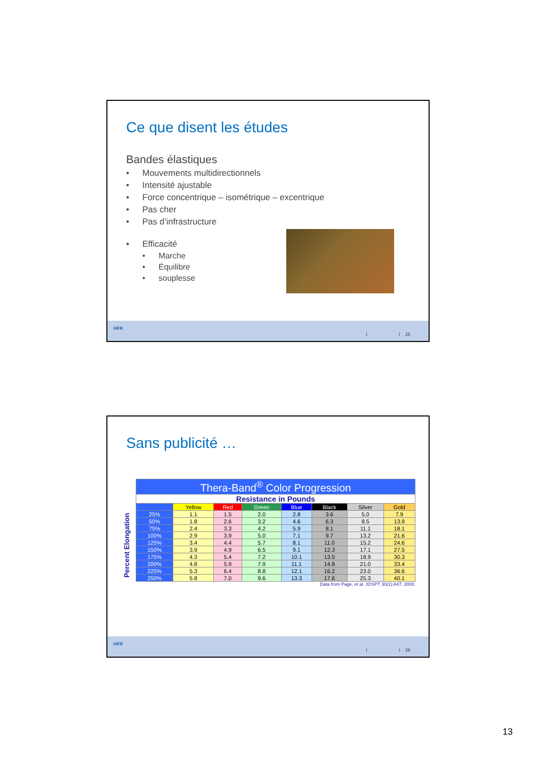Ce que disent les études
Bandes élastiques
• Mouvements multidirectionnels
• Intensité ajustable
• Force concentrique – isométrique – excentrique
• Pas cher
• Pas d’infrastructure
• Efficacité
• Marche
• Équilibre
• souplesse
HFR
I I 25
Sans publicité …
Percent Elongation
| Thera-Band<sup>®</sup> Color Progression | | | | | | | |
| --- | --- | --- | --- | --- | --- | --- | --- |
| Resistance in Pounds | | | | | | | |
| | Yellow | Red | Green | Blue | Black | Silver | Gold |
| 25% | 1.1 | 1.5 | 2.0 | 2.8 | 3.6 | 5.0 | 7.9 |
| 50% | 1.8 | 2.6 | 3.2 | 4.6 | 6.3 | 8.5 | 13.9 |
| 75% | 2.4 | 3.3 | 4.2 | 5.9 | 8.1 | 11.1 | 18.1 |
| 100% | 2.9 | 3.9 | 5.0 | 7.1 | 9.7 | 13.2 | 21.6 |
| 125% | 3.4 | 4.4 | 5.7 | 8.1 | 11.0 | 15.2 | 24.6 |
| 150% | 3.9 | 4.9 | 6.5 | 9.1 | 12.3 | 17.1 | 27.5 |
| 175% | 4.3 | 5.4 | 7.2 | 10.1 | 13.5 | 18.9 | 30.3 |
| 200% | 4.8 | 5.9 | 7.9 | 11.1 | 14.8 | 21.0 | 33.4 |
| 225% | 5.3 | 6.4 | 8.8 | 12.1 | 16.2 | 23.0 | 36.6 |
| 250% | 5.8 | 7.0 | 9.6 | 13.3 | 17.6 | 25.3 | 40.1 |
Data from Page, et al. JOSPT 30(1):A47. 2000.
HFR
I I 26
13